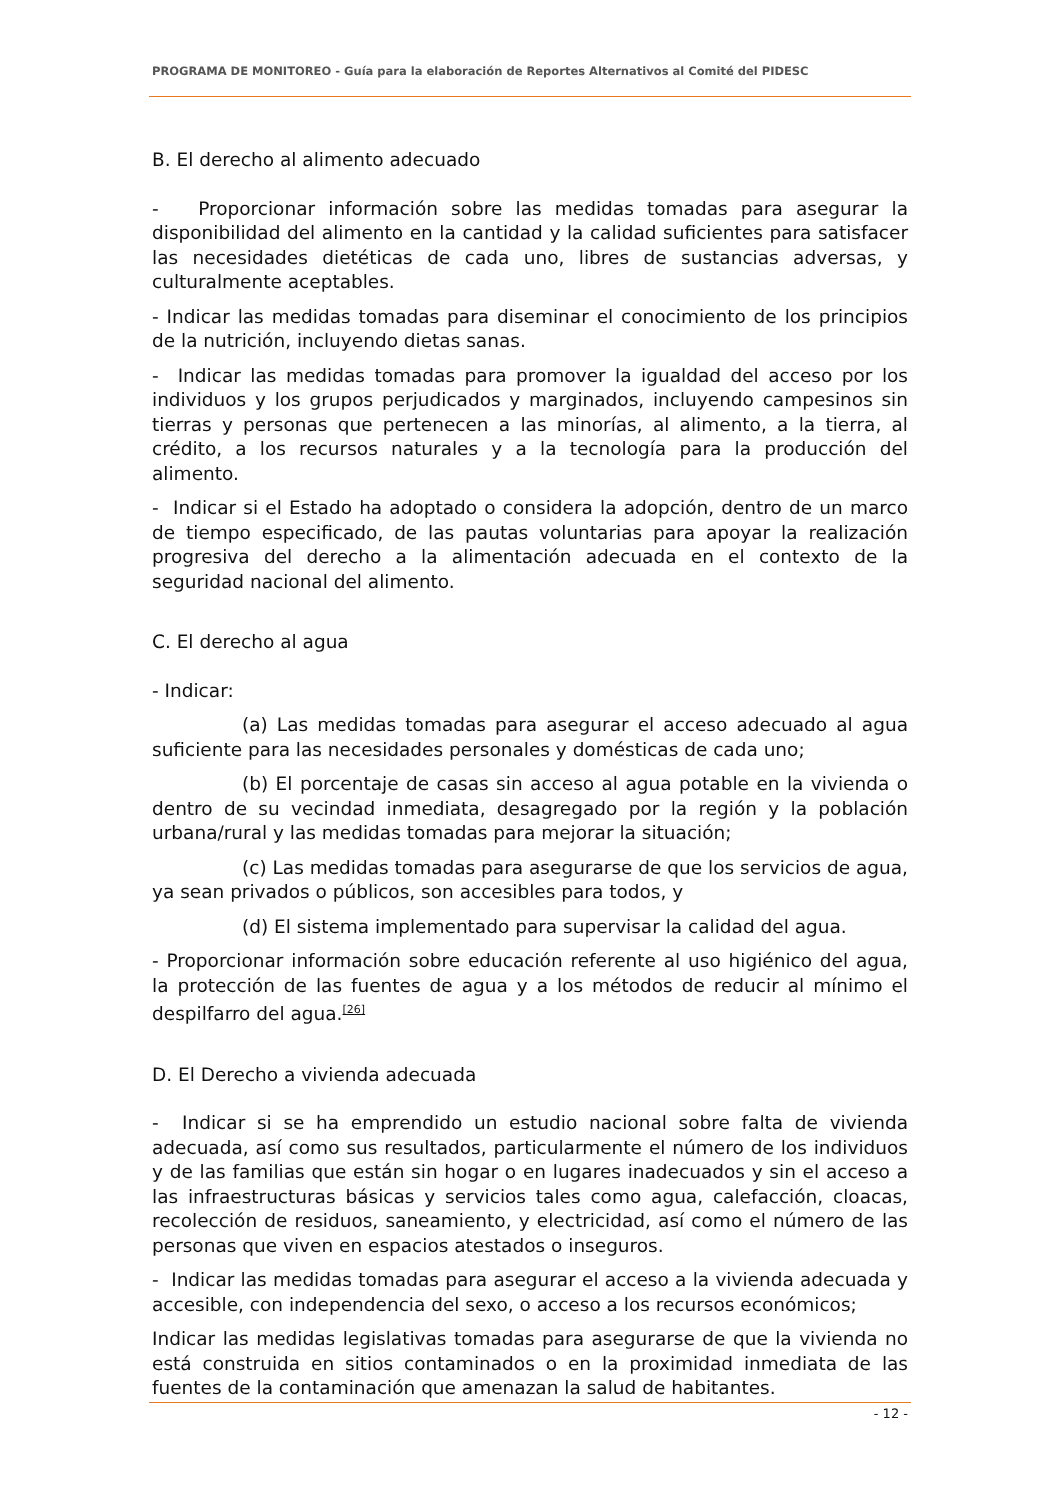PROGRAMA DE MONITOREO - Guía para la elaboración de Reportes Alternativos al Comité del PIDESC
B. El derecho al alimento adecuado
- Proporcionar información sobre las medidas tomadas para asegurar la disponibilidad del alimento en la cantidad y la calidad suficientes para satisfacer las necesidades dietéticas de cada uno, libres de sustancias adversas, y culturalmente aceptables.
- Indicar las medidas tomadas para diseminar el conocimiento de los principios de la nutrición, incluyendo dietas sanas.
- Indicar las medidas tomadas para promover la igualdad del acceso por los individuos y los grupos perjudicados y marginados, incluyendo campesinos sin tierras y personas que pertenecen a las minorías, al alimento, a la tierra, al crédito, a los recursos naturales y a la tecnología para la producción del alimento.
- Indicar si el Estado ha adoptado o considera la adopción, dentro de un marco de tiempo especificado, de las pautas voluntarias para apoyar la realización progresiva del derecho a la alimentación adecuada en el contexto de la seguridad nacional del alimento.
C. El derecho al agua
- Indicar:
(a) Las medidas tomadas para asegurar el acceso adecuado al agua suficiente para las necesidades personales y domésticas de cada uno;
(b) El porcentaje de casas sin acceso al agua potable en la vivienda o dentro de su vecindad inmediata, desagregado por la región y la población urbana/rural y las medidas tomadas para mejorar la situación;
(c) Las medidas tomadas para asegurarse de que los servicios de agua, ya sean privados o públicos, son accesibles para todos, y
(d) El sistema implementado para supervisar la calidad del agua.
- Proporcionar información sobre educación referente al uso higiénico del agua, la protección de las fuentes de agua y a los métodos de reducir al mínimo el despilfarro del agua.<sup>[26]</sup>
D. El Derecho a vivienda adecuada
- Indicar si se ha emprendido un estudio nacional sobre falta de vivienda adecuada, así como sus resultados, particularmente el número de los individuos y de las familias que están sin hogar o en lugares inadecuados y sin el acceso a las infraestructuras básicas y servicios tales como agua, calefacción, cloacas, recolección de residuos, saneamiento, y electricidad, así como el número de las personas que viven en espacios atestados o inseguros.
- Indicar las medidas tomadas para asegurar el acceso a la vivienda adecuada y accesible, con independencia del sexo, o acceso a los recursos económicos;
Indicar las medidas legislativas tomadas para asegurarse de que la vivienda no está construida en sitios contaminados o en la proximidad inmediata de las fuentes de la contaminación que amenazan la salud de habitantes.
- 12 -